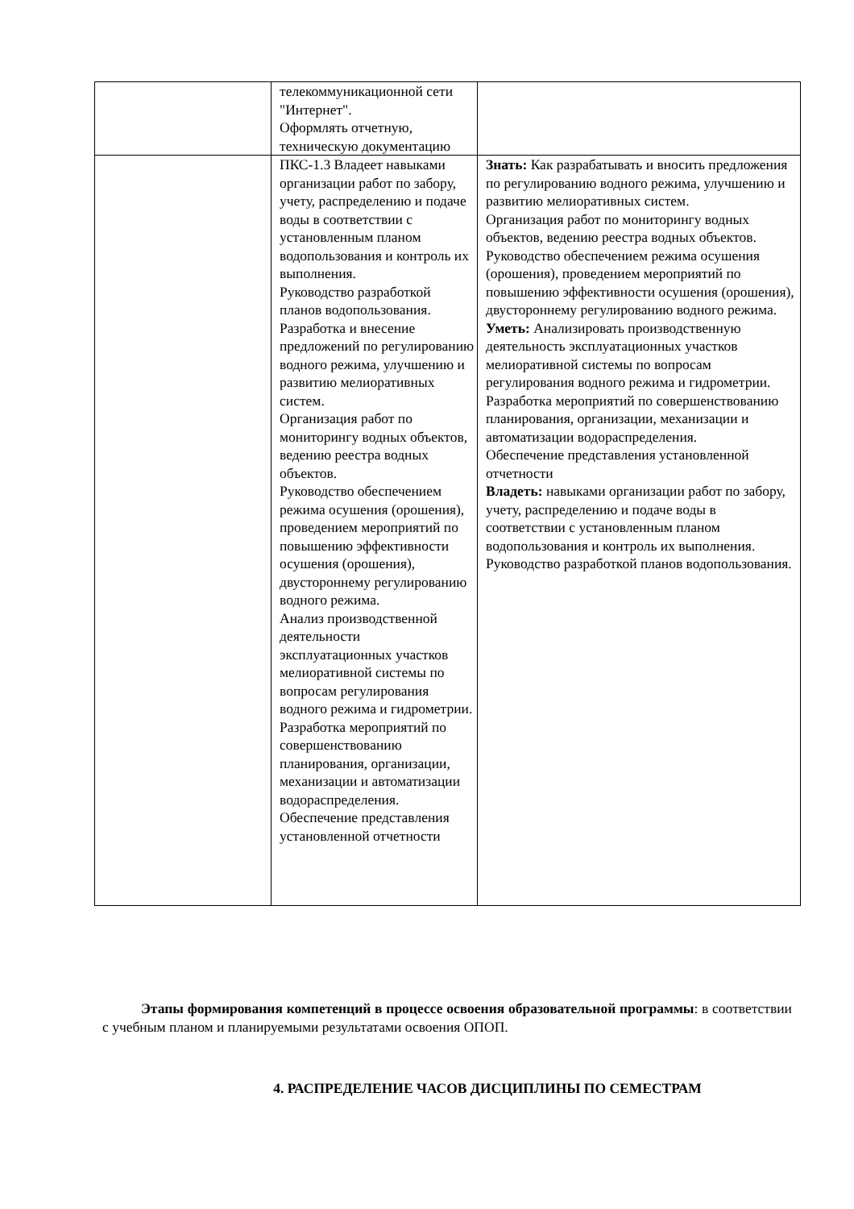| | телекоммуникационной сети "Интернет". Оформлять отчетную, техническую документацию | |
| | ПКС-1.3 Владеет навыками организации работ по забору, учету, распределению и подаче воды в соответствии с установленным планом водопользования и контроль их выполнения. Руководство разработкой планов водопользования. Разработка и внесение предложений по регулированию водного режима, улучшению и развитию мелиоративных систем. Организация работ по мониторингу водных объектов, ведению реестра водных объектов. Руководство обеспечением режима осушения (орошения), проведением мероприятий по повышению эффективности осушения (орошения), двустороннему регулированию водного режима. Анализ производственной деятельности эксплуатационных участков мелиоративной системы по вопросам регулирования водного режима и гидрометрии. Разработка мероприятий по совершенствованию планирования, организации, механизации и автоматизации водораспределения. Обеспечение представления установленной отчетности | Знать: Как разрабатывать и вносить предложения по регулированию водного режима, улучшению и развитию мелиоративных систем. Организация работ по мониторингу водных объектов, ведению реестра водных объектов. Руководство обеспечением режима осушения (орошения), проведением мероприятий по повышению эффективности осушения (орошения), двустороннему регулированию водного режима. Уметь: Анализировать производственную деятельность эксплуатационных участков мелиоративной системы по вопросам регулирования водного режима и гидрометрии. Разработка мероприятий по совершенствованию планирования, организации, механизации и автоматизации водораспределения. Обеспечение представления установленной отчетности Владеть: навыками организации работ по забору, учету, распределению и подаче воды в соответствии с установленным планом водопользования и контроль их выполнения. Руководство разработкой планов водопользования. |
Этапы формирования компетенций в процессе освоения образовательной программы: в соответствии с учебным планом и планируемыми результатами освоения ОПОП.
4. РАСПРЕДЕЛЕНИЕ ЧАСОВ ДИСЦИПЛИНЫ ПО СЕМЕСТРАМ